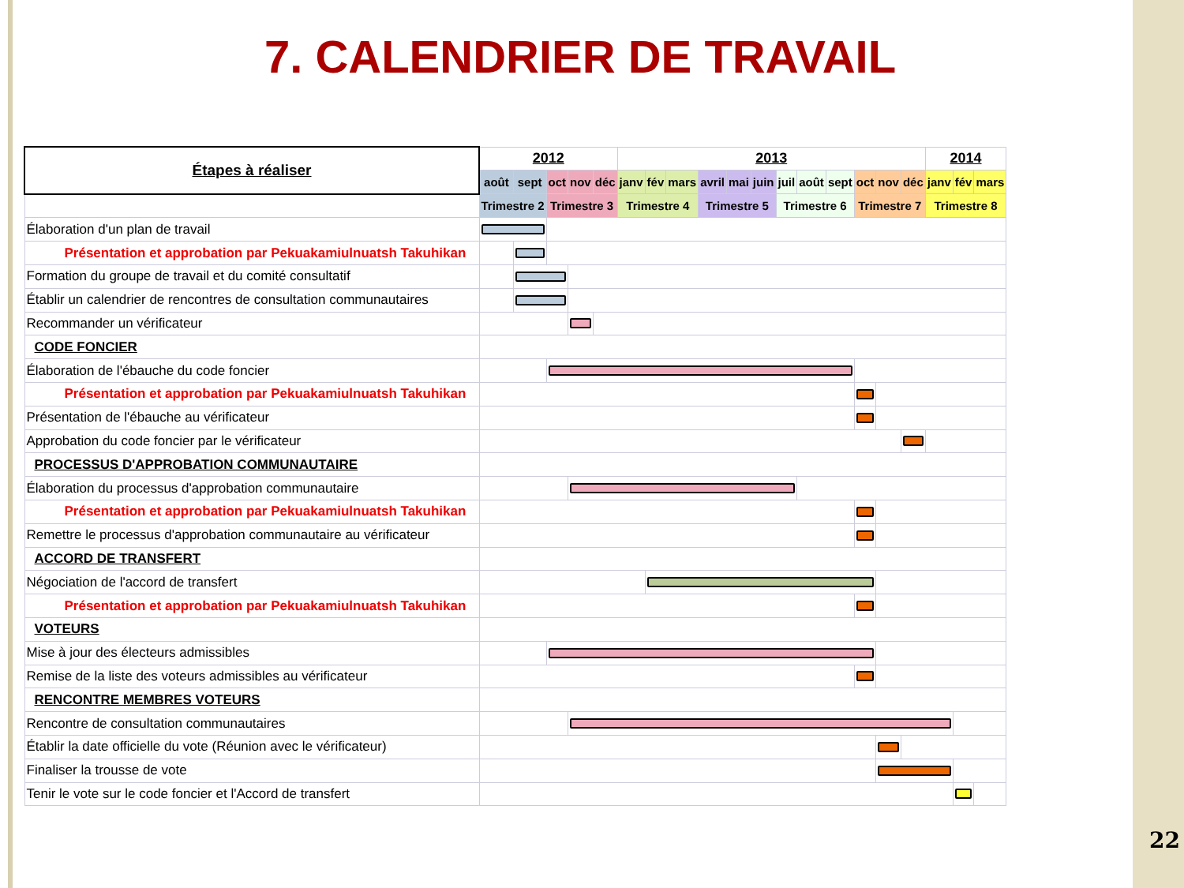7. CALENDRIER DE TRAVAIL
| Étapes à réaliser | 2012 | | | | | 2013 | | | | | | | | | | | | 2014 | | |
| --- | --- | --- | --- | --- | --- | --- | --- | --- | --- | --- | --- | --- | --- | --- | --- | --- | --- | --- | --- | --- |
| | août | sept | oct | nov | déc | janv | fév | mars | avril | mai | juin | juil | août | sept | oct | nov | déc | janv | fév | mars |
| | Trimestre 2 | | Trimestre 3 | | | Trimestre 4 | | | Trimestre 5 | | | Trimestre 6 | | | Trimestre 7 | | | Trimestre 8 | | |
| Élaboration d'un plan de travail | | | | | | | | | | | | | | | | | | | | |
| Présentation et approbation par Pekuakamiulnuatsh Takuhikan | | | | | | | | | | | | | | | | | | | | |
| Formation du groupe de travail et du comité consultatif | | | | | | | | | | | | | | | | | | | | |
| Établir un calendrier de rencontres de consultation communautaires | | | | | | | | | | | | | | | | | | | | |
| Recommander un vérificateur | | | | | | | | | | | | | | | | | | | | |
| CODE FONCIER | | | | | | | | | | | | | | | | | | | | |
| Élaboration de l'ébauche du code foncier | | | | | | | | | | | | | | | | | | | | |
| Présentation et approbation par Pekuakamiulnuatsh Takuhikan | | | | | | | | | | | | | | | | | | | | |
| Présentation de l'ébauche au vérificateur | | | | | | | | | | | | | | | | | | | | |
| Approbation du code foncier par le vérificateur | | | | | | | | | | | | | | | | | | | | |
| PROCESSUS D'APPROBATION COMMUNAUTAIRE | | | | | | | | | | | | | | | | | | | | |
| Élaboration du processus d'approbation communautaire | | | | | | | | | | | | | | | | | | | | |
| Présentation et approbation par Pekuakamiulnuatsh Takuhikan | | | | | | | | | | | | | | | | | | | | |
| Remettre le processus d'approbation communautaire au vérificateur | | | | | | | | | | | | | | | | | | | | |
| ACCORD DE TRANSFERT | | | | | | | | | | | | | | | | | | | | |
| Négociation de l'accord de transfert | | | | | | | | | | | | | | | | | | | | |
| Présentation et approbation par Pekuakamiulnuatsh Takuhikan | | | | | | | | | | | | | | | | | | | | |
| VOTEURS | | | | | | | | | | | | | | | | | | | | |
| Mise à jour des électeurs admissibles | | | | | | | | | | | | | | | | | | | | |
| Remise de la liste des voteurs admissibles au vérificateur | | | | | | | | | | | | | | | | | | | | |
| RENCONTRE MEMBRES VOTEURS | | | | | | | | | | | | | | | | | | | | |
| Rencontre de consultation communautaires | | | | | | | | | | | | | | | | | | | | |
| Établir la date officielle du vote (Réunion avec le vérificateur) | | | | | | | | | | | | | | | | | | | | |
| Finaliser la trousse de vote | | | | | | | | | | | | | | | | | | | | |
| Tenir le vote sur le code foncier et l'Accord de transfert | | | | | | | | | | | | | | | | | | | | |
22